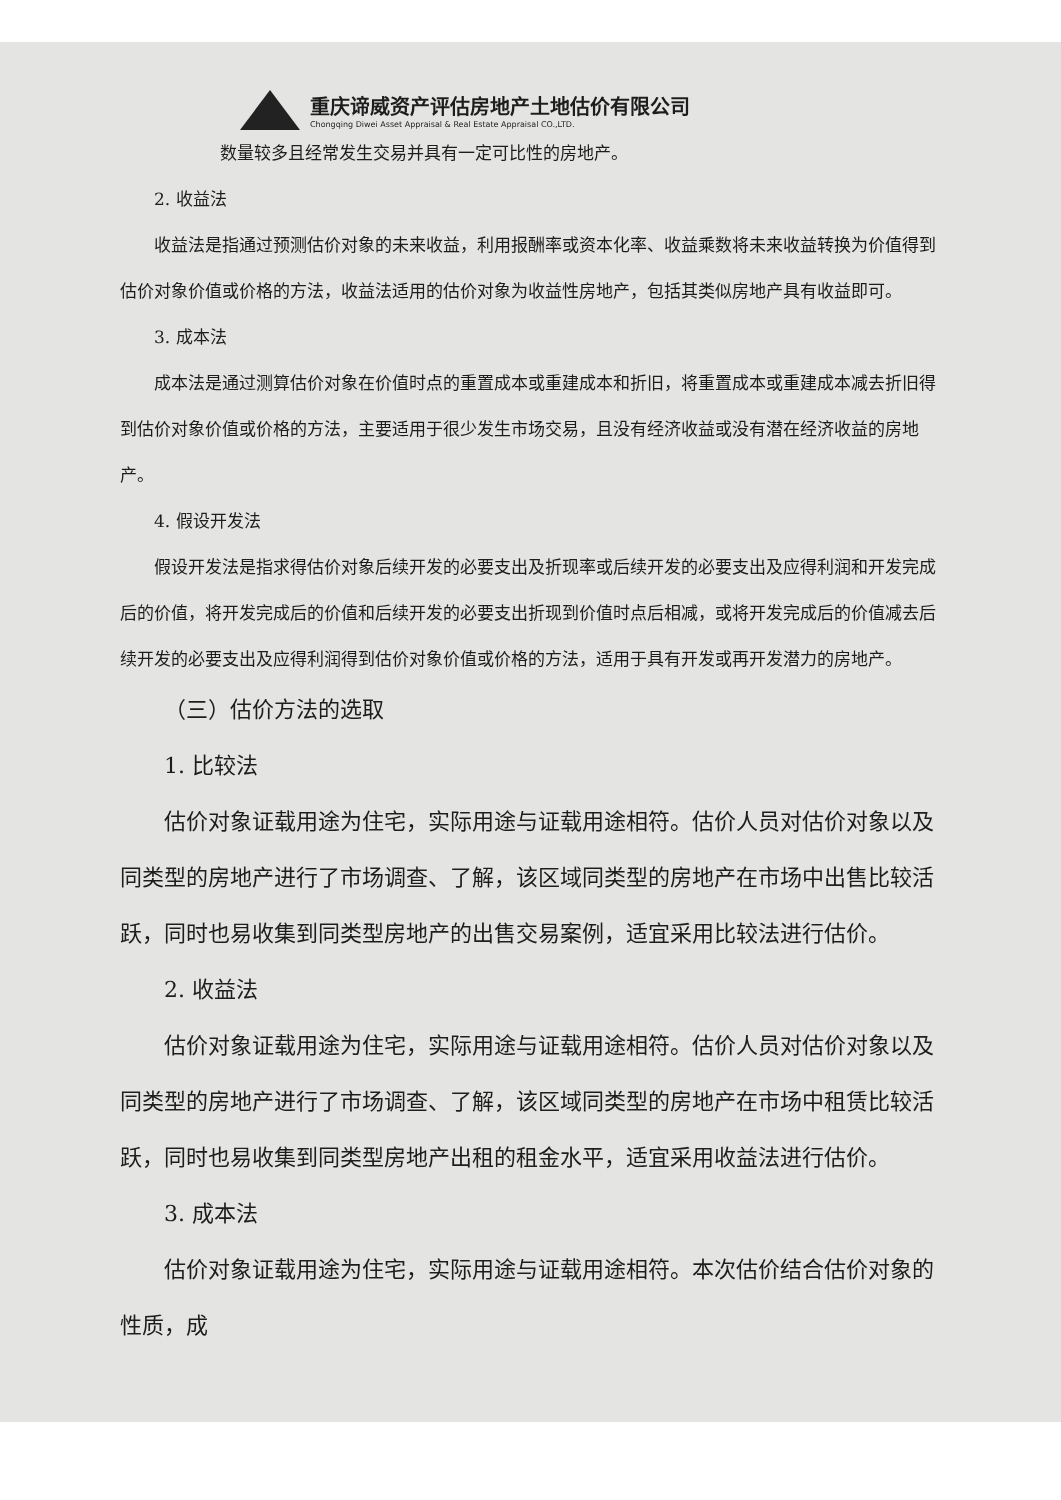重庆谛威资产评估房地产土地估价有限公司
Chongqing Diwei Asset Appraisal & Real Estate Appraisal CO.,LTD.
数量较多且经常发生交易并具有一定可比性的房地产。
2. 收益法
收益法是指通过预测估价对象的未来收益，利用报酬率或资本化率、收益乘数将未来收益转换为价值得到估价对象价值或价格的方法，收益法适用的估价对象为收益性房地产，包括其类似房地产具有收益即可。
3. 成本法
成本法是通过测算估价对象在价值时点的重置成本或重建成本和折旧，将重置成本或重建成本减去折旧得到估价对象价值或价格的方法，主要适用于很少发生市场交易，且没有经济收益或没有潜在经济收益的房地产。
4. 假设开发法
假设开发法是指求得估价对象后续开发的必要支出及折现率或后续开发的必要支出及应得利润和开发完成后的价值，将开发完成后的价值和后续开发的必要支出折现到价值时点后相减，或将开发完成后的价值减去后续开发的必要支出及应得利润得到估价对象价值或价格的方法，适用于具有开发或再开发潜力的房地产。
（三）估价方法的选取
1. 比较法
估价对象证载用途为住宅，实际用途与证载用途相符。估价人员对估价对象以及同类型的房地产进行了市场调查、了解，该区域同类型的房地产在市场中出售比较活跃，同时也易收集到同类型房地产的出售交易案例，适宜采用比较法进行估价。
2. 收益法
估价对象证载用途为住宅，实际用途与证载用途相符。估价人员对估价对象以及同类型的房地产进行了市场调查、了解，该区域同类型的房地产在市场中租赁比较活跃，同时也易收集到同类型房地产出租的租金水平，适宜采用收益法进行估价。
3. 成本法
估价对象证载用途为住宅，实际用途与证载用途相符。本次估价结合估价对象的性质，成